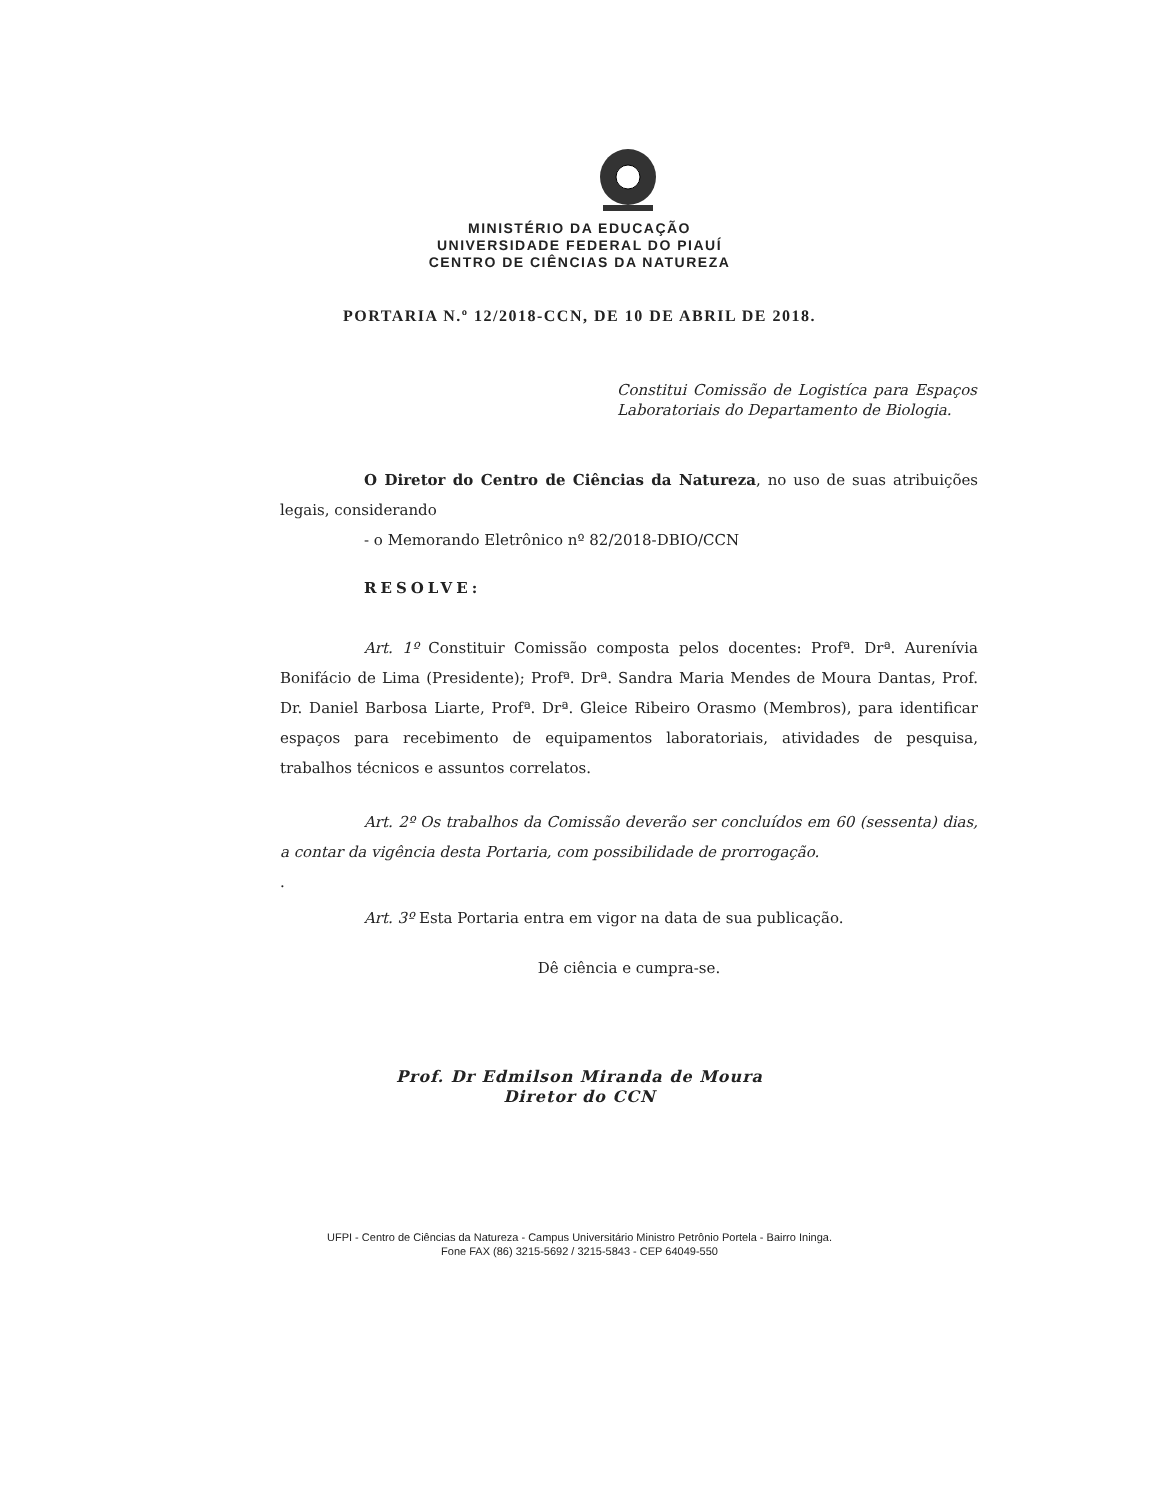MINISTÉRIO DA EDUCAÇÃO
UNIVERSIDADE FEDERAL DO PIAUÍ
CENTRO DE CIÊNCIAS DA NATUREZA
PORTARIA N.º 12/2018-CCN, DE 10 DE ABRIL DE 2018.
Constitui Comissão de Logistíca para Espaços Laboratoriais do Departamento de Biologia.
O Diretor do Centro de Ciências da Natureza, no uso de suas atribuições legais, considerando
- o Memorando Eletrônico nº 82/2018-DBIO/CCN
RESOLVE:
Art. 1º Constituir Comissão composta pelos docentes: Profª. Drª. Aurenívia Bonifácio de Lima (Presidente); Profª. Drª. Sandra Maria Mendes de Moura Dantas, Prof. Dr. Daniel Barbosa Liarte, Profª. Drª. Gleice Ribeiro Orasmo (Membros), para identificar espaços para recebimento de equipamentos laboratoriais, atividades de pesquisa, trabalhos técnicos e assuntos correlatos.
Art. 2º Os trabalhos da Comissão deverão ser concluídos em 60 (sessenta) dias, a contar da vigência desta Portaria, com possibilidade de prorrogação.
.
Art. 3º Esta Portaria entra em vigor na data de sua publicação.
Dê ciência e cumpra-se.
Prof. Dr Edmilson Miranda de Moura
Diretor do CCN
UFPI - Centro de Ciências da Natureza - Campus Universitário Ministro Petrônio Portela - Bairro Ininga.
Fone FAX (86) 3215-5692 / 3215-5843 - CEP 64049-550